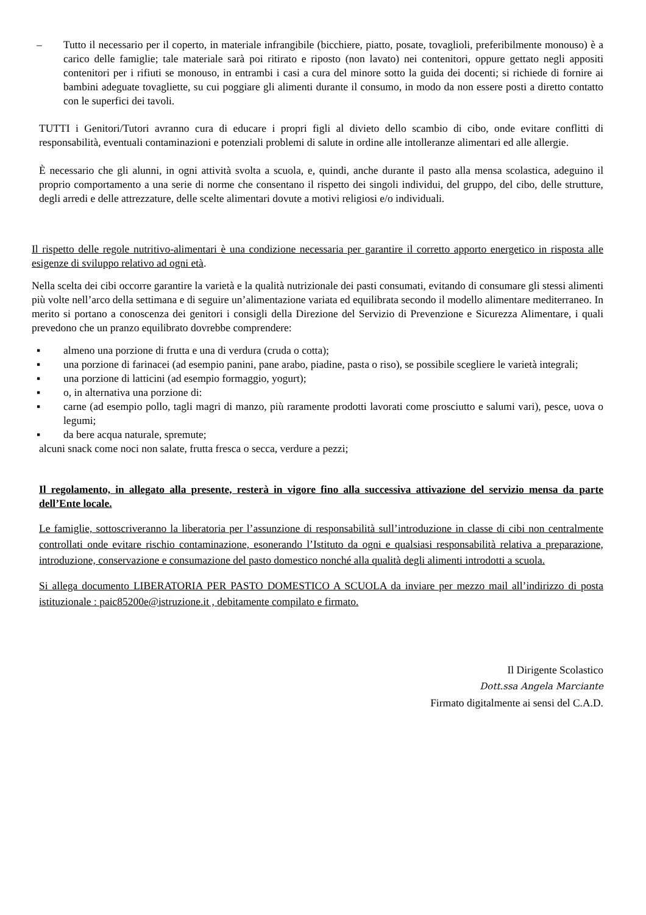– Tutto il necessario per il coperto, in materiale infrangibile (bicchiere, piatto, posate, tovaglioli, preferibilmente monouso) è a carico delle famiglie; tale materiale sarà poi ritirato e riposto (non lavato) nei contenitori, oppure gettato negli appositi contenitori per i rifiuti se monouso, in entrambi i casi a cura del minore sotto la guida dei docenti; si richiede di fornire ai bambini adeguate tovagliette, su cui poggiare gli alimenti durante il consumo, in modo da non essere posti a diretto contatto con le superfici dei tavoli.
TUTTI i Genitori/Tutori avranno cura di educare i propri figli al divieto dello scambio di cibo, onde evitare conflitti di responsabilità, eventuali contaminazioni e potenziali problemi di salute in ordine alle intolleranze alimentari ed alle allergie.
È necessario che gli alunni, in ogni attività svolta a scuola, e, quindi, anche durante il pasto alla mensa scolastica, adeguino il proprio comportamento a una serie di norme che consentano il rispetto dei singoli individui, del gruppo, del cibo, delle strutture, degli arredi e delle attrezzature, delle scelte alimentari dovute a motivi religiosi e/o individuali.
Il rispetto delle regole nutritivo-alimentari è una condizione necessaria per garantire il corretto apporto energetico in risposta alle esigenze di sviluppo relativo ad ogni età.
Nella scelta dei cibi occorre garantire la varietà e la qualità nutrizionale dei pasti consumati, evitando di consumare gli stessi alimenti più volte nell’arco della settimana e di seguire un’alimentazione variata ed equilibrata secondo il modello alimentare mediterraneo. In merito si portano a conoscenza dei genitori i consigli della Direzione del Servizio di Prevenzione e Sicurezza Alimentare, i quali prevedono che un pranzo equilibrato dovrebbe comprendere:
▪ almeno una porzione di frutta e una di verdura (cruda o cotta);
▪ una porzione di farinacei (ad esempio panini, pane arabo, piadine, pasta o riso), se possibile scegliere le varietà integrali;
▪ una porzione di latticini (ad esempio formaggio, yogurt);
▪ o, in alternativa una porzione di:
▪ carne (ad esempio pollo, tagli magri di manzo, più raramente prodotti lavorati come prosciutto e salumi vari), pesce, uova o legumi;
▪ da bere acqua naturale, spremute;
alcuni snack come noci non salate, frutta fresca o secca, verdure a pezzi;
Il regolamento, in allegato alla presente, resterà in vigore fino alla successiva attivazione del servizio mensa da parte dell’Ente locale.
Le famiglie, sottoscriveranno la liberatoria per l’assunzione di responsabilità sull’introduzione in classe di cibi non centralmente controllati onde evitare rischio contaminazione, esonerando l’Istituto da ogni e qualsiasi responsabilità relativa a preparazione, introduzione, conservazione e consumazione del pasto domestico nonché alla qualità degli alimenti introdotti a scuola.
Si allega documento LIBERATORIA PER PASTO DOMESTICO A SCUOLA da inviare per mezzo mail all’indirizzo di posta istituzionale : paic85200e@istruzione.it , debitamente compilato e firmato.
Il Dirigente Scolastico
Dott.ssa Angela Marciante
Firmato digitalmente ai sensi del C.A.D.